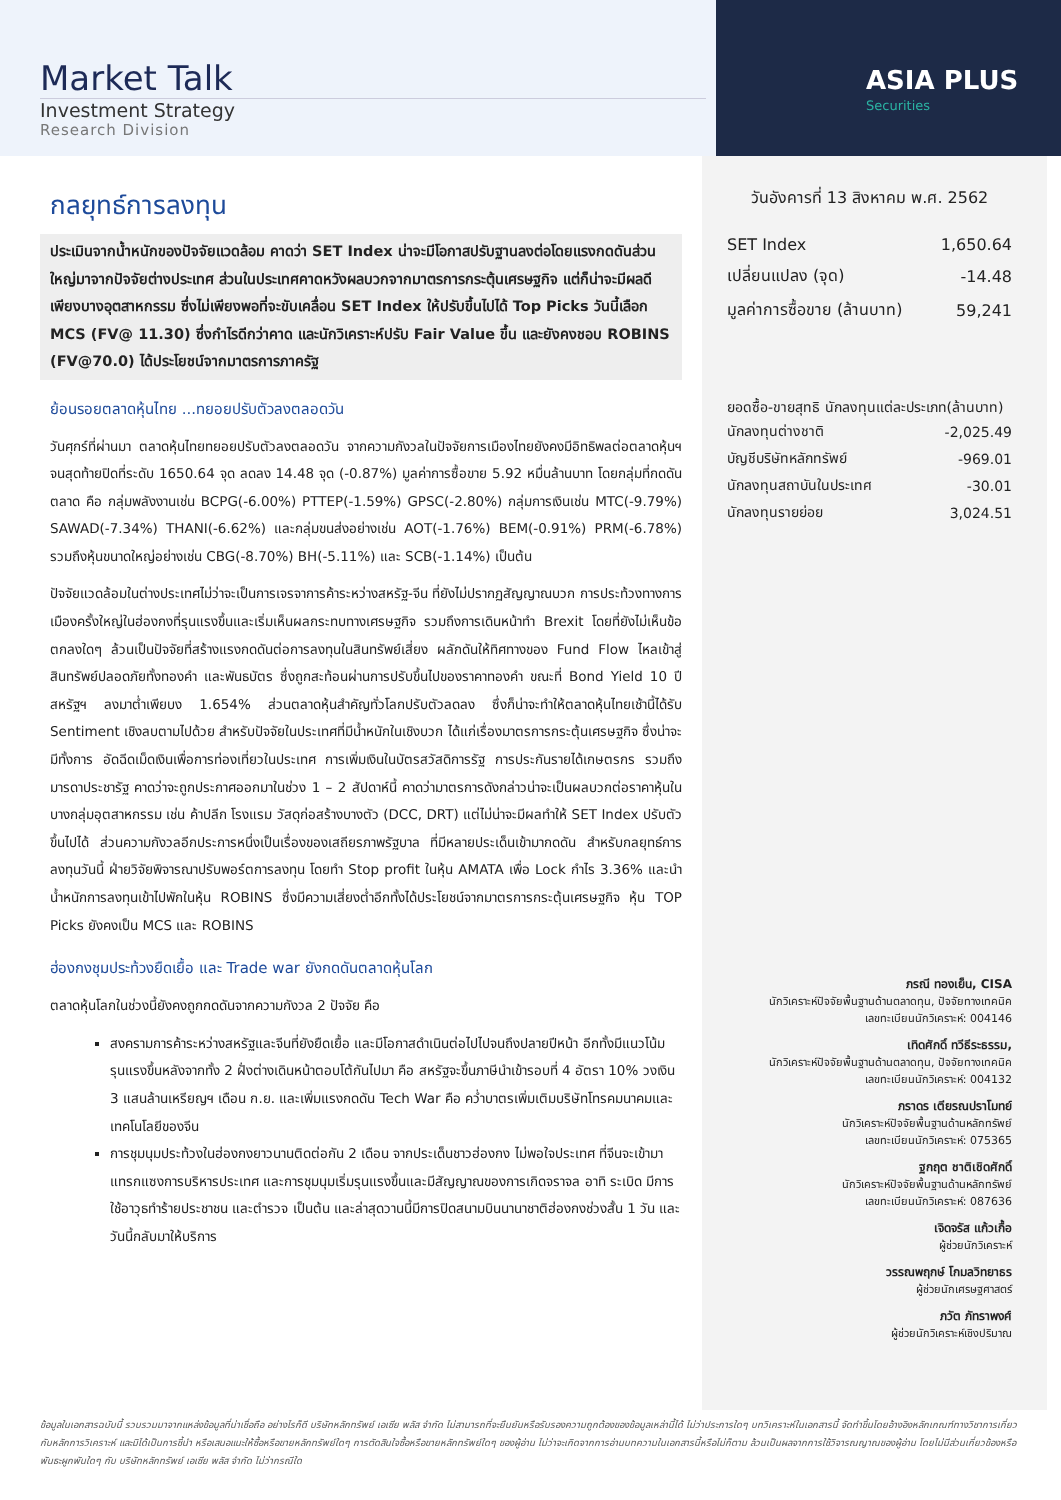Market Talk
Investment Strategy
Research Division
ASIA PLUS
Securities
กลยุทธ์การลงทุน
ประเมินจากน้ำหนักของปัจจัยแวดล้อม คาดว่า SET Index น่าจะมีโอกาสปรับฐานลงต่อโดยแรงกดดันส่วนใหญ่มาจากปัจจัยต่างประเทศ ส่วนในประเทศคาดหวังผลบวกจากมาตรการกระตุ้นเศรษฐกิจ แต่ก็น่าจะมีผลดีเพียงบางอุตสาหกรรม ซึ่งไม่เพียงพอที่จะขับเคลื่อน SET Index ให้ปรับขึ้นไปได้ Top Picks วันนี้เลือก MCS (FV@ 11.30) ซึ่งกำไรดีกว่าคาด และนักวิเคราะห์ปรับ Fair Value ขึ้น และยังคงชอบ ROBINS (FV@70.0) ได้ประโยชน์จากมาตรการภาครัฐ
ย้อนรอยตลาดหุ้นไทย ...ทยอยปรับตัวลงตลอดวัน
วันศุกร์ที่ผ่านมา ตลาดหุ้นไทยทยอยปรับตัวลงตลอดวัน จากความกังวลในปัจจัยการเมืองไทยยังคงมีอิทธิพลต่อตลาดหุ้นฯ จนสุดท้ายปิดที่ระดับ 1650.64 จุด ลดลง 14.48 จุด (-0.87%) มูลค่าการซื้อขาย 5.92 หมื่นล้านบาท โดยกลุ่มที่กดดันตลาด คือ กลุ่มพลังงานเช่น BCPG(-6.00%) PTTEP(-1.59%) GPSC(-2.80%) กลุ่มการเงินเช่น MTC(-9.79%) SAWAD(-7.34%) THANI(-6.62%) และกลุ่มขนส่งอย่างเช่น AOT(-1.76%) BEM(-0.91%) PRM(-6.78%) รวมถึงหุ้นขนาดใหญ่อย่างเช่น CBG(-8.70%) BH(-5.11%) และ SCB(-1.14%) เป็นต้น
ปัจจัยแวดล้อมในต่างประเทศไม่ว่าจะเป็นการเจรจาการค้าระหว่างสหรัฐ-จีน ที่ยังไม่ปรากฏสัญญาณบวก การประท้วงทางการเมืองครั้งใหญ่ในฮ่องกงที่รุนแรงขึ้นและเริ่มเห็นผลกระทบทางเศรษฐกิจ รวมถึงการเดินหน้าทำ Brexit โดยที่ยังไม่เห็นข้อตกลงใดๆ ล้วนเป็นปัจจัยที่สร้างแรงกดดันต่อการลงทุนในสินทรัพย์เสี่ยง ผลักดันให้ทิศทางของ Fund Flow ไหลเข้าสู่สินทรัพย์ปลอดภัยทั้งทองคำ และพันธบัตร ซึ่งถูกสะท้อนผ่านการปรับขึ้นไปของราคาทองคำ ขณะที่ Bond Yield 10 ปี สหรัฐฯ ลงมาต่ำเพียบง 1.654% ส่วนตลาดหุ้นสำคัญทั่วโลกปรับตัวลดลง ซึ่งก็น่าจะทำให้ตลาดหุ้นไทยเช้านี้ได้รับ Sentiment เชิงลบตามไปด้วย สำหรับปัจจัยในประเทศที่มีน้ำหนักในเชิงบวก ได้แก่เรื่องมาตรการกระตุ้นเศรษฐกิจ ซึ่งน่าจะมีทั้งการ อัดฉีดเม็ดเงินเพื่อการท่องเที่ยวในประเทศ การเพิ่มเงินในบัตรสวัสดิการรัฐ การประกันรายได้เกษตรกร รวมถึง มารดาประชารัฐ คาดว่าจะถูกประกาศออกมาในช่วง 1 – 2 สัปดาห์นี้ คาดว่ามาตรการดังกล่าวน่าจะเป็นผลบวกต่อราคาหุ้นในบางกลุ่มอุตสาหกรรม เช่น ค้าปลีก โรงแรม วัสดุก่อสร้างบางตัว (DCC, DRT) แต่ไม่น่าจะมีผลทำให้ SET Index ปรับตัวขึ้นไปได้ ส่วนความกังวลอีกประการหนึ่งเป็นเรื่องของเสถียรภาพรัฐบาล ที่มีหลายประเด็นเข้ามากดดัน สำหรับกลยุทธ์การลงทุนวันนี้ ฝ่ายวิจัยพิจารณาปรับพอร์ตการลงทุน โดยทำ Stop profit ในหุ้น AMATA เพื่อ Lock กำไร 3.36% และนำน้ำหนักการลงทุนเข้าไปพักในหุ้น ROBINS ซึ่งมีความเสี่ยงต่ำอีกทั้งได้ประโยชน์จากมาตรการกระตุ้นเศรษฐกิจ หุ้น TOP Picks ยังคงเป็น MCS และ ROBINS
ฮ่องกงชุมประท้วงยืดเยื้อ และ Trade war ยังกดดันตลาดหุ้นโลก
ตลาดหุ้นโลกในช่วงนี้ยังคงถูกกดดันจากความกังวล 2 ปัจจัย คือ
สงครามการค้าระหว่างสหรัฐและจีนที่ยังยืดเยื้อ และมีโอกาสดำเนินต่อไปไปจนถึงปลายปีหน้า อีกทั้งมีแนวโน้มรุนแรงขึ้นหลังจากทั้ง 2 ฝั่งต่างเดินหน้าตอบโต้กันไปมา คือ สหรัฐจะขึ้นภาษีนำเข้ารอบที่ 4 อัตรา 10% วงเงิน 3 แสนล้านเหรียญฯ เดือน ก.ย. และเพิ่มแรงกดดัน Tech War คือ คว่ำบาตรเพิ่มเติมบริษัทโทรคมนาคมและเทคโนโลยีของจีน
การชุมนุมประท้วงในฮ่องกงยาวนานติดต่อกัน 2 เดือน จากประเด็นชาวฮ่องกง ไม่พอใจประเทศ ที่จีนจะเข้ามาแทรกแซงการบริหารประเทศ และการชุมนุมเริ่มรุนแรงขึ้นและมีสัญญาณของการเกิดจราจล อาทิ ระเบิด มีการใช้อาวุธทำร้ายประชาชน และตำรวจ เป็นต้น และล่าสุดวานนี้มีการปิดสนามบินนานาชาติฮ่องกงช่วงสั้น 1 วัน และวันนี้กลับมาให้บริการ
วันอังคารที่ 13 สิงหาคม พ.ศ. 2562
| SET Index | 1,650.64 |
| เปลี่ยนแปลง (จุด) | -14.48 |
| มูลค่าการซื้อขาย (ล้านบาท) | 59,241 |
ยอดซื้อ-ขายสุทธิ นักลงทุนแต่ละประเภท(ล้านบาท)
| นักลงทุนต่างชาติ | -2,025.49 |
| บัญชีบริษัทหลักทรัพย์ | -969.01 |
| นักลงทุนสถาบันในประเทศ | -30.01 |
| นักลงทุนรายย่อย | 3,024.51 |
ภรณี ทองเย็น, CISA
นักวิเคราะห์ปัจจัยพื้นฐานด้านตลาดทุน, ปัจจัยทางเทคนิค
เลขทะเบียนนักวิเคราะห์: 004146
เทิดศักดิ์ ทวีธีระธรรม,
นักวิเคราะห์ปัจจัยพื้นฐานด้านตลาดทุน, ปัจจัยทางเทคนิค
เลขทะเบียนนักวิเคราะห์: 004132
ภราดร เตียรณปราโมทย์
นักวิเคราะห์ปัจจัยพื้นฐานด้านหลักทรัพย์
เลขทะเบียนนักวิเคราะห์: 075365
ฐกฤต ชาติเชิดศักดิ์
นักวิเคราะห์ปัจจัยพื้นฐานด้านหลักทรัพย์
เลขทะเบียนนักวิเคราะห์: 087636
เจิดจรัส แก้วเกื้อ
ผู้ช่วยนักวิเคราะห์
วรรณพฤกษ์ โกมลวิทยาธร
ผู้ช่วยนักเศรษฐศาสตร์
ภวัต ภัทราพงศ์
ผู้ช่วยนักวิเคราะห์เชิงปริมาณ
ข้อมูลในเอกสารฉบับนี้ รวบรวมมาจากแหล่งข้อมูลที่น่าเชื่อถือ อย่างไรก็ดี บริษัทหลักทรัพย์ เอเซีย พลัส จำกัด ไม่สามารถที่จะยืนยันหรือรับรองความถูกต้องของข้อมูลเหล่านี้ได้ ไม่ว่าประการใดๆ บทวิเคราะห์ในเอกสารนี้ จัดทำขึ้นโดยอ้างอิงหลักเกณฑ์ทางวิชาการเกี่ยวกับหลักการวิเคราะห์ และมิได้เป็นการชี้นำ หรือเสนอแนะให้ซื้อหรือขายหลักทรัพย์ใดๆ การตัดสินใจซื้อหรือขายหลักทรัพย์ใดๆ ของผู้อ่าน ไม่ว่าจะเกิดจากการอ่านบทความในเอกสารนี้หรือไม่ก็ตาม ล้วนเป็นผลจากการใช้วิจารณญาณของผู้อ่าน โดยไม่มีส่วนเกี่ยวข้องหรือพันธะผูกพันใดๆ กับ บริษัทหลักทรัพย์ เอเซีย พลัส จำกัด ไม่ว่ากรณีใด